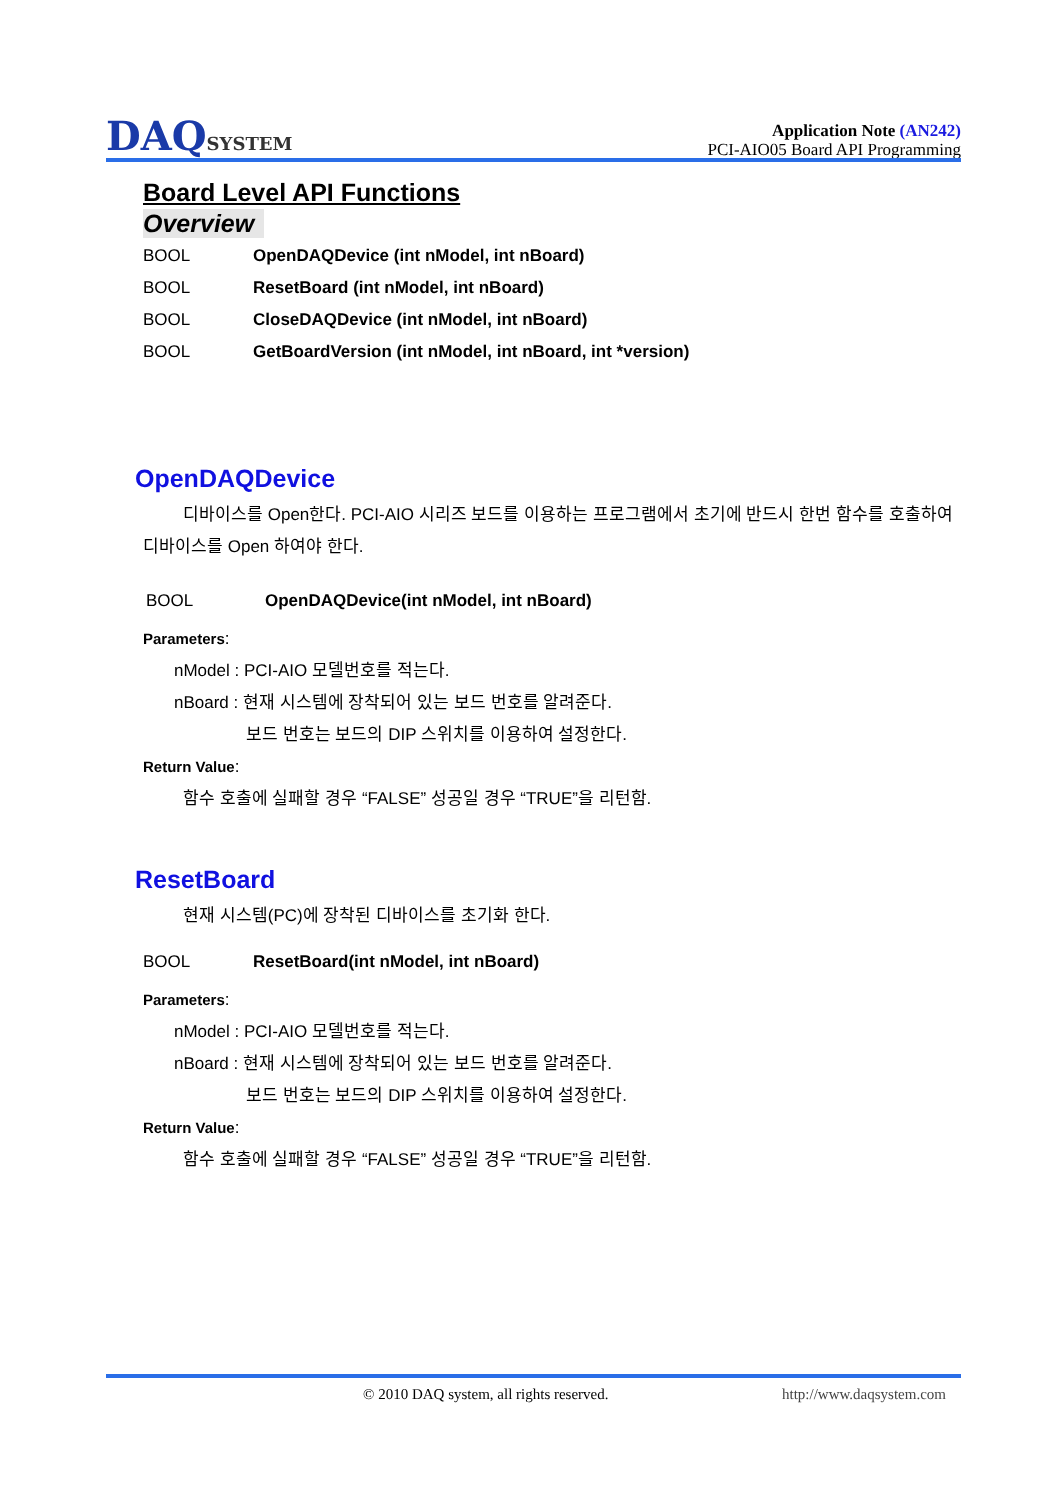DAQSYSTEM
Application Note (AN242)
PCI-AIO05 Board API Programming
Board Level API Functions
Overview
BOOL OpenDAQDevice (int nModel, int nBoard)
BOOL ResetBoard (int nModel, int nBoard)
BOOL CloseDAQDevice (int nModel, int nBoard)
BOOL GetBoardVersion (int nModel, int nBoard, int *version)
OpenDAQDevice
디바이스를 Open한다. PCI-AIO 시리즈 보드를 이용하는 프로그램에서 초기에 반드시 한번 함수를 호출하여 디바이스를 Open 하여야 한다.
BOOL OpenDAQDevice(int nModel, int nBoard)
Parameters:
nModel : PCI-AIO 모델번호를 적는다.
nBoard : 현재 시스템에 장착되어 있는 보드 번호를 알려준다.
보드 번호는 보드의 DIP 스위치를 이용하여 설정한다.
Return Value:
함수 호출에 실패할 경우 “FALSE” 성공일 경우 “TRUE”을 리턴함.
ResetBoard
현재 시스템(PC)에 장착된 디바이스를 초기화 한다.
BOOL ResetBoard(int nModel, int nBoard)
Parameters:
nModel : PCI-AIO 모델번호를 적는다.
nBoard : 현재 시스템에 장착되어 있는 보드 번호를 알려준다.
보드 번호는 보드의 DIP 스위치를 이용하여 설정한다.
Return Value:
함수 호출에 실패할 경우 “FALSE” 성공일 경우 “TRUE”을 리턴함.
© 2010 DAQ system, all rights reserved. http://www.daqsystem.com